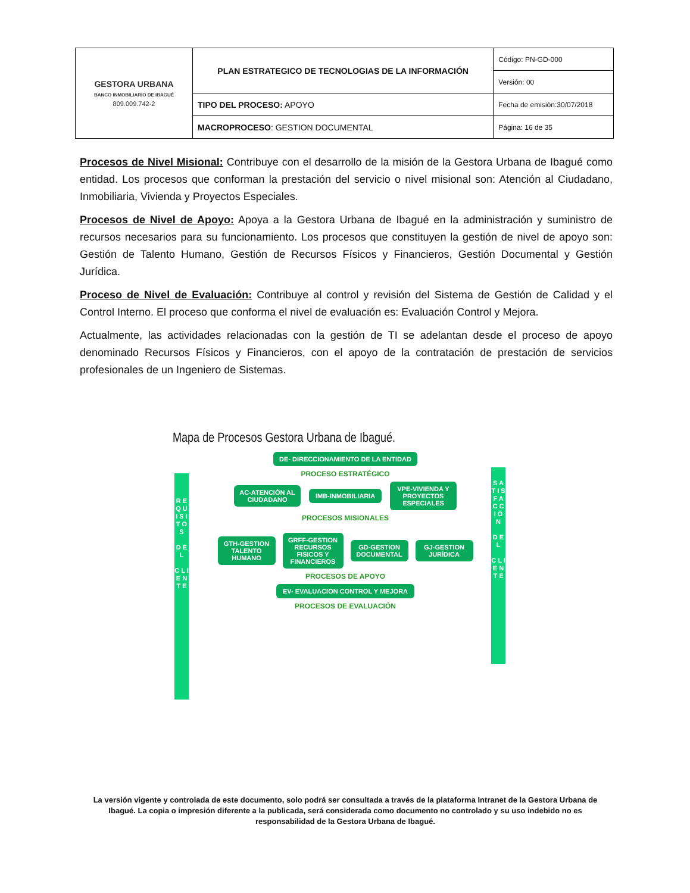| GESTORA URBANA BANCO INMOBILIARIO DE IBAGUÉ 809.009.742-2 | PLAN ESTRATEGICO DE TECNOLOGIAS DE LA INFORMACIÓN | Código: PN-GD-000 |
| | | Versión: 00 |
| | TIPO DEL PROCESO: APOYO | Fecha de emisión:30/07/2018 |
| | MACROPROCESO : GESTION DOCUMENTAL | Página: 16 de 35 |
Procesos de Nivel Misional: Contribuye con el desarrollo de la misión de la Gestora Urbana de Ibagué como entidad. Los procesos que conforman la prestación del servicio o nivel misional son: Atención al Ciudadano, Inmobiliaria, Vivienda y Proyectos Especiales.
Procesos de Nivel de Apoyo: Apoya a la Gestora Urbana de Ibagué en la administración y suministro de recursos necesarios para su funcionamiento. Los procesos que constituyen la gestión de nivel de apoyo son: Gestión de Talento Humano, Gestión de Recursos Físicos y Financieros, Gestión Documental y Gestión Jurídica.
Proceso de Nivel de Evaluación: Contribuye al control y revisión del Sistema de Gestión de Calidad y el Control Interno. El proceso que conforma el nivel de evaluación es: Evaluación Control y Mejora.
Actualmente, las actividades relacionadas con la gestión de TI se adelantan desde el proceso de apoyo denominado Recursos Físicos y Financieros, con el apoyo de la contratación de prestación de servicios profesionales de un Ingeniero de Sistemas.
Mapa de Procesos Gestora Urbana de Ibagué.
R E Q U I S I T O S
D E L
C L I E N T E
S A T I S F A C C I O N
D E L
C L I E N T E
DE- DIRECCIONAMIENTO DE LA ENTIDAD
PROCESO ESTRATÉGICO
AC-ATENCIÓN AL CIUDADANO
IMB-INMOBILIARIA
VPE-VIVIENDA Y PROYECTOS ESPECIALES
PROCESOS MISIONALES
GTH-GESTION TALENTO HUMANO
GRFF-GESTION RECURSOS FISICOS Y FINANCIEROS
GD-GESTION DOCUMENTAL
GJ-GESTION JURÍDICA
PROCESOS DE APOYO
EV- EVALUACION CONTROL Y MEJORA
PROCESOS DE EVALUACIÓN
La versión vigente y controlada de este documento, solo podrá ser consultada a través de la plataforma Intranet de la Gestora Urbana de Ibagué. La copia o impresión diferente a la publicada, será considerada como documento no controlado y su uso indebido no es responsabilidad de la Gestora Urbana de Ibagué.